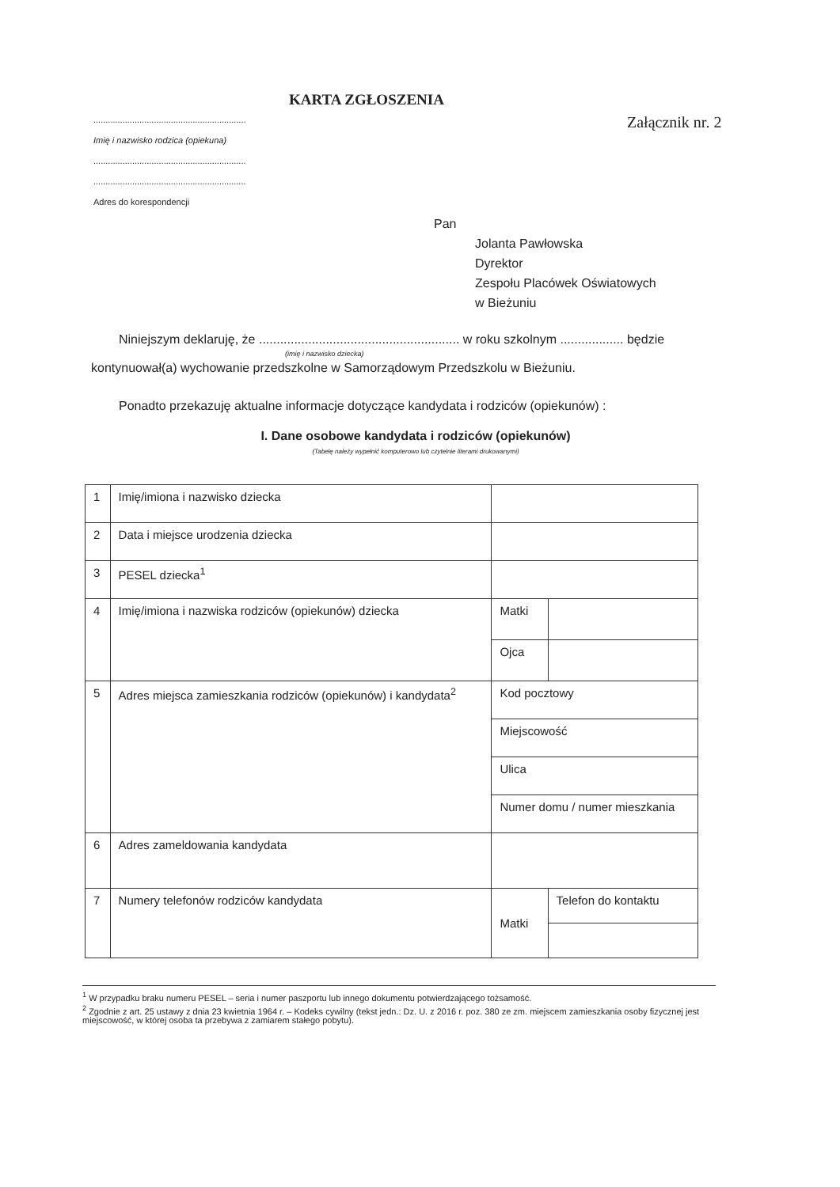KARTA ZGŁOSZENIA
Załącznik nr. 2
...............................................................
Imię i nazwisko rodzica (opiekuna)
...............................................................
...............................................................
Adres do korespondencji
Pan
Jolanta Pawłowska
Dyrektor
Zespołu Placówek Oświatowych
w Bieżuniu
Niniejszym deklaruję, że ......................................................... w roku szkolnym .................. będzie
(imię i nazwisko dziecka)
kontynuował(a) wychowanie przedszkolne w Samorządowym Przedszkolu w Bieżuniu.
Ponadto przekazuję aktualne informacje dotyczące kandydata i rodziców (opiekunów) :
I. Dane osobowe kandydata i rodziców (opiekunów)
(Tabelę należy wypełnić komputerowo lub czytelnie literami drukowanymi)
| 1 | Imię/imiona i nazwisko dziecka | | |
| 2 | Data i miejsce urodzenia dziecka | | |
| 3 | PESEL dziecka<sup>1</sup> | | |
| 4 | Imię/imiona i nazwiska rodziców (opiekunów) dziecka | Matki | |
| | | Ojca | |
| 5 | Adres miejsca zamieszkania rodziców (opiekunów) i kandydata<sup>2</sup> | Kod pocztowy | |
| | | Miejscowość | |
| | | Ulica | |
| | | Numer domu / numer mieszkania | |
| 6 | Adres zameldowania kandydata | | |
| 7 | Numery telefonów rodziców kandydata | Matki | Telefon do kontaktu |
<sup>1</sup> W przypadku braku numeru PESEL – seria i numer paszportu lub innego dokumentu potwierdzającego tożsamość.
<sup>2</sup> Zgodnie z art. 25 ustawy z dnia 23 kwietnia 1964 r. – Kodeks cywilny (tekst jedn.: Dz. U. z 2016 r. poz. 380 ze zm. miejscem zamieszkania osoby fizycznej jest miejscowość, w której osoba ta przebywa z zamiarem stałego pobytu).